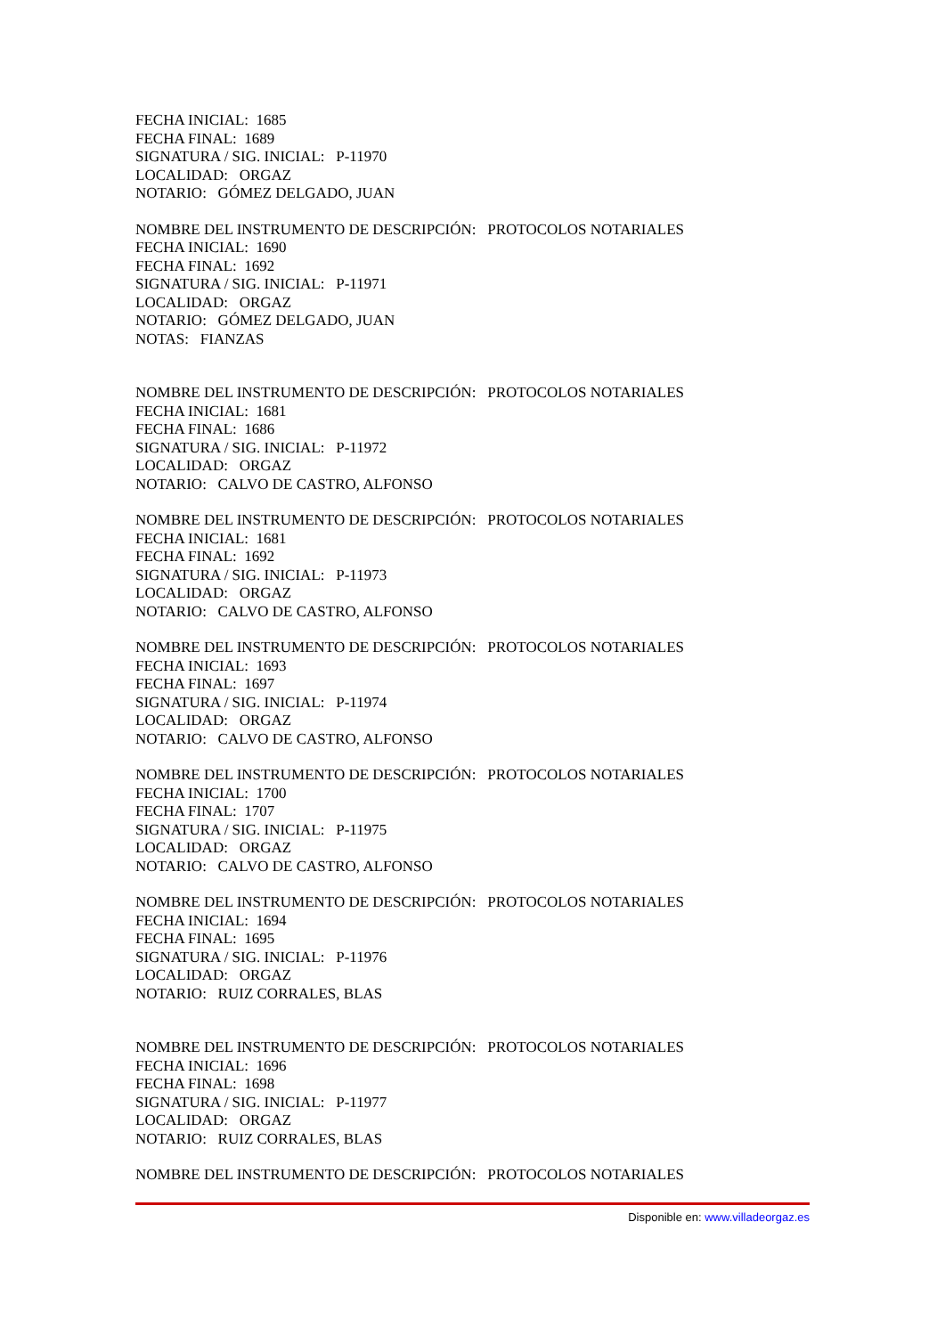FECHA INICIAL: 1685
FECHA FINAL: 1689
SIGNATURA / SIG. INICIAL: P-11970
LOCALIDAD: ORGAZ
NOTARIO: GÓMEZ DELGADO, JUAN
NOMBRE DEL INSTRUMENTO DE DESCRIPCIÓN: PROTOCOLOS NOTARIALES
FECHA INICIAL: 1690
FECHA FINAL: 1692
SIGNATURA / SIG. INICIAL: P-11971
LOCALIDAD: ORGAZ
NOTARIO: GÓMEZ DELGADO, JUAN
NOTAS: FIANZAS
NOMBRE DEL INSTRUMENTO DE DESCRIPCIÓN: PROTOCOLOS NOTARIALES
FECHA INICIAL: 1681
FECHA FINAL: 1686
SIGNATURA / SIG. INICIAL: P-11972
LOCALIDAD: ORGAZ
NOTARIO: CALVO DE CASTRO, ALFONSO
NOMBRE DEL INSTRUMENTO DE DESCRIPCIÓN: PROTOCOLOS NOTARIALES
FECHA INICIAL: 1681
FECHA FINAL: 1692
SIGNATURA / SIG. INICIAL: P-11973
LOCALIDAD: ORGAZ
NOTARIO: CALVO DE CASTRO, ALFONSO
NOMBRE DEL INSTRUMENTO DE DESCRIPCIÓN: PROTOCOLOS NOTARIALES
FECHA INICIAL: 1693
FECHA FINAL: 1697
SIGNATURA / SIG. INICIAL: P-11974
LOCALIDAD: ORGAZ
NOTARIO: CALVO DE CASTRO, ALFONSO
NOMBRE DEL INSTRUMENTO DE DESCRIPCIÓN: PROTOCOLOS NOTARIALES
FECHA INICIAL: 1700
FECHA FINAL: 1707
SIGNATURA / SIG. INICIAL: P-11975
LOCALIDAD: ORGAZ
NOTARIO: CALVO DE CASTRO, ALFONSO
NOMBRE DEL INSTRUMENTO DE DESCRIPCIÓN: PROTOCOLOS NOTARIALES
FECHA INICIAL: 1694
FECHA FINAL: 1695
SIGNATURA / SIG. INICIAL: P-11976
LOCALIDAD: ORGAZ
NOTARIO: RUIZ CORRALES, BLAS
NOMBRE DEL INSTRUMENTO DE DESCRIPCIÓN: PROTOCOLOS NOTARIALES
FECHA INICIAL: 1696
FECHA FINAL: 1698
SIGNATURA / SIG. INICIAL: P-11977
LOCALIDAD: ORGAZ
NOTARIO: RUIZ CORRALES, BLAS
NOMBRE DEL INSTRUMENTO DE DESCRIPCIÓN: PROTOCOLOS NOTARIALES
Disponible en: www.villadeorgaz.es